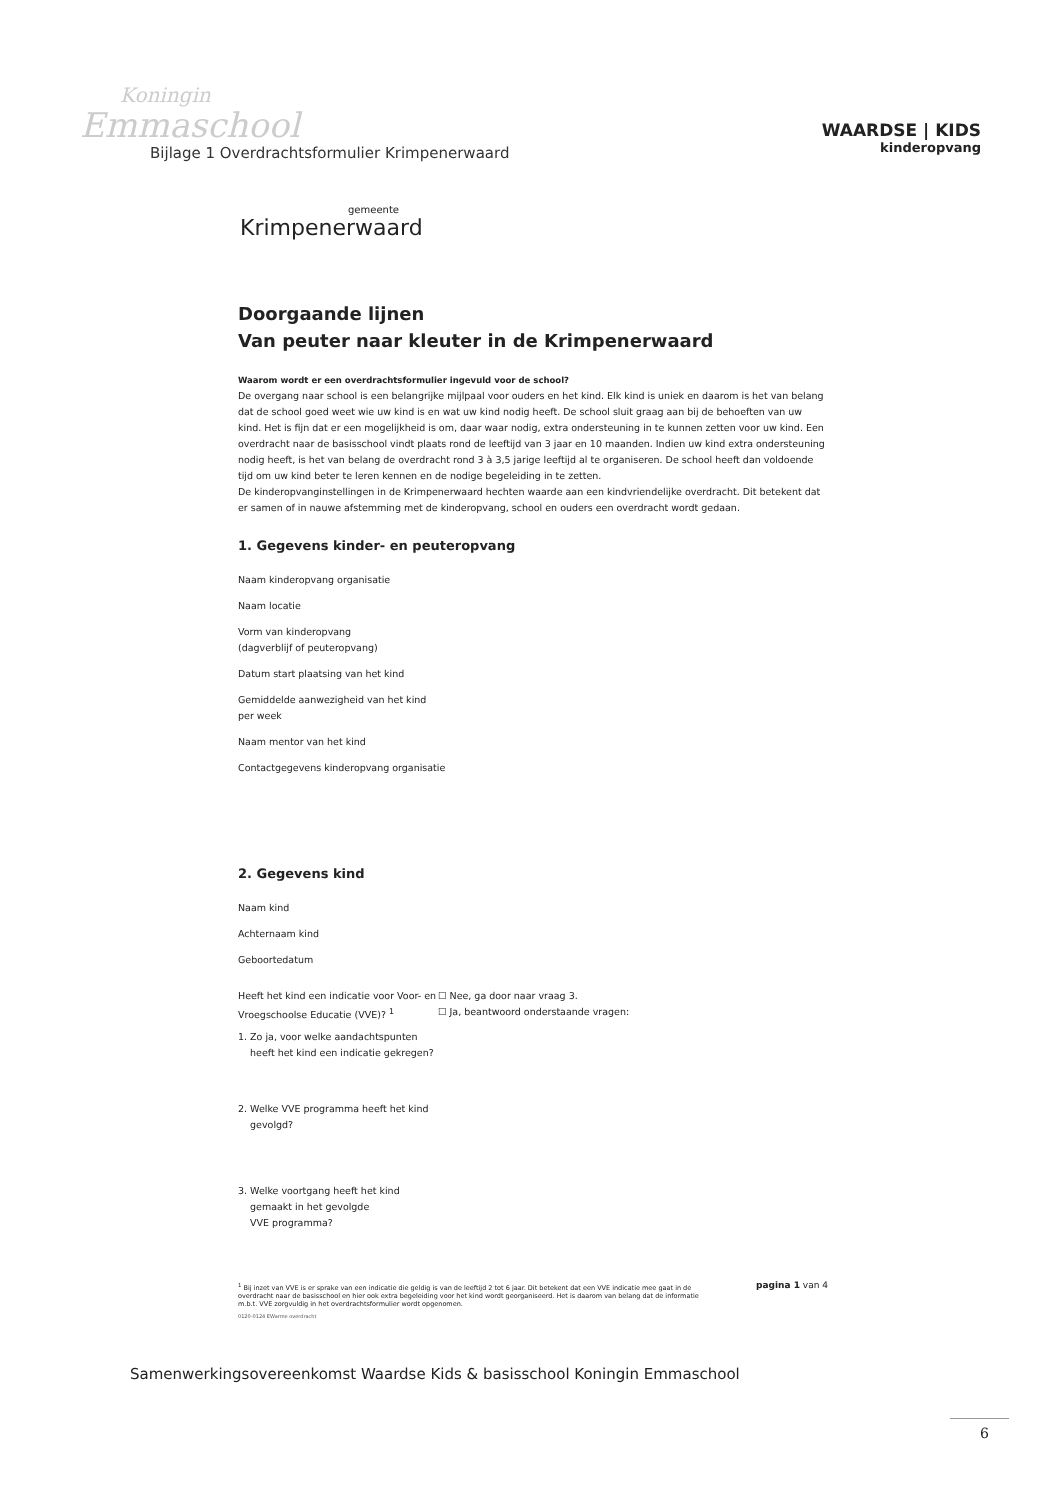Koningin
Emmaschool
Bijlage 1 Overdrachtsformulier Krimpenerwaard
WAARDSE | KIDS
kinderopvang
gemeente
Krimpenerwaard
Doorgaande lijnen
Van peuter naar kleuter in de Krimpenerwaard
Waarom wordt er een overdrachtsformulier ingevuld voor de school?
De overgang naar school is een belangrijke mijlpaal voor ouders en het kind. Elk kind is uniek en daarom is het van belang dat de school goed weet wie uw kind is en wat uw kind nodig heeft. De school sluit graag aan bij de behoeften van uw kind. Het is fijn dat er een mogelijkheid is om, daar waar nodig, extra ondersteuning in te kunnen zetten voor uw kind. Een overdracht naar de basisschool vindt plaats rond de leeftijd van 3 jaar en 10 maanden. Indien uw kind extra ondersteuning nodig heeft, is het van belang de overdracht rond 3 à 3,5 jarige leeftijd al te organiseren. De school heeft dan voldoende tijd om uw kind beter te leren kennen en de nodige begeleiding in te zetten.
De kinderopvanginstellingen in de Krimpenerwaard hechten waarde aan een kindvriendelijke overdracht. Dit betekent dat er samen of in nauwe afstemming met de kinderopvang, school en ouders een overdracht wordt gedaan.
1. Gegevens kinder- en peuteropvang
Naam kinderopvang organisatie
Naam locatie
Vorm van kinderopvang
(dagverblijf of peuteropvang)
Datum start plaatsing van het kind
Gemiddelde aanwezigheid van het kind
per week
Naam mentor van het kind
Contactgegevens kinderopvang organisatie
2. Gegevens kind
Naam kind
Achternaam kind
Geboortedatum
Heeft het kind een indicatie voor Voor- en Vroegschoolse Educatie (VVE)? <sup>1</sup>
☐ Nee, ga door naar vraag 3.
☐ Ja, beantwoord onderstaande vragen:
1. Zo ja, voor welke aandachtspunten
heeft het kind een indicatie gekregen?
2. Welke VVE programma heeft het kind
gevolgd?
3. Welke voortgang heeft het kind
gemaakt in het gevolgde
VVE programma?
<sup>1</sup> Bij inzet van VVE is er sprake van een indicatie die geldig is van de leeftijd 2 tot 6 jaar. Dit betekent dat een VVE indicatie mee gaat in de overdracht naar de basisschool en hier ook extra begeleiding voor het kind wordt georganiseerd. Het is daarom van belang dat de informatie m.b.t. VVE zorgvuldig in het overdrachtsformulier wordt opgenomen.
pagina 1 van 4
0120-0124 EWarme overdracht
Samenwerkingsovereenkomst Waardse Kids & basisschool Koningin Emmaschool
6